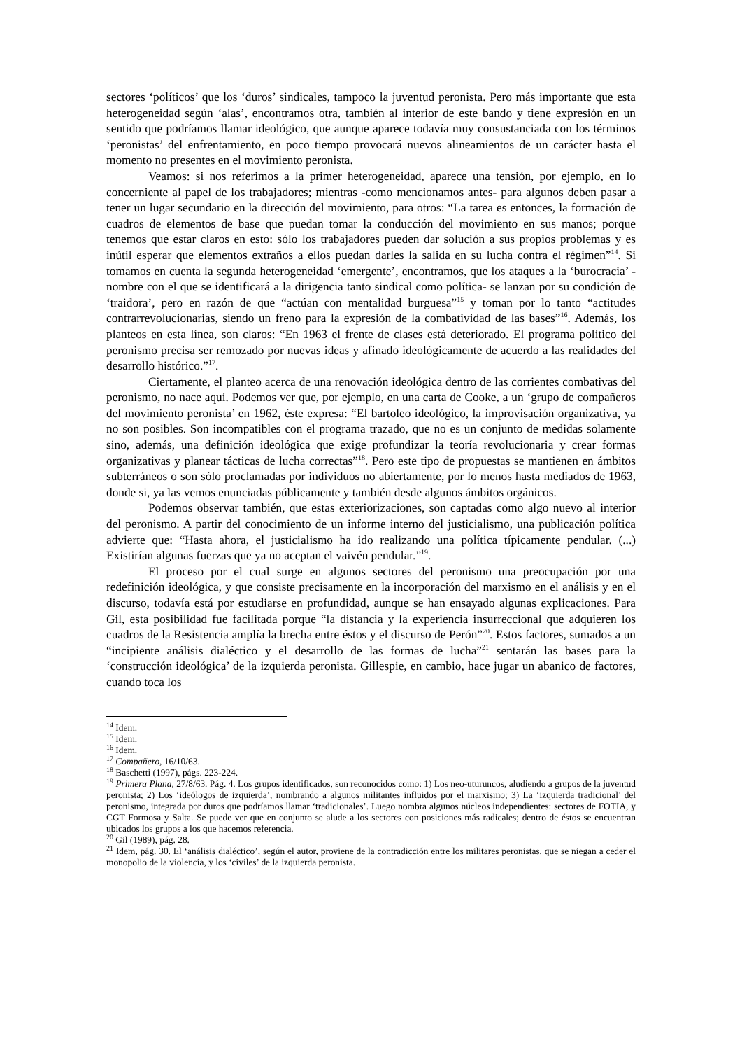sectores ‘políticos’ que los ‘duros’ sindicales, tampoco la juventud peronista. Pero más importante que esta heterogeneidad según ‘alas’, encontramos otra, también al interior de este bando y tiene expresión en un sentido que podríamos llamar ideológico, que aunque aparece todavía muy consustanciada con los términos ‘peronistas’ del enfrentamiento, en poco tiempo provocará nuevos alineamientos de un carácter hasta el momento no presentes en el movimiento peronista.
Veamos: si nos referimos a la primer heterogeneidad, aparece una tensión, por ejemplo, en lo concerniente al papel de los trabajadores; mientras -como mencionamos antes- para algunos deben pasar a tener un lugar secundario en la dirección del movimiento, para otros: “La tarea es entonces, la formación de cuadros de elementos de base que puedan tomar la conducción del movimiento en sus manos; porque tenemos que estar claros en esto: sólo los trabajadores pueden dar solución a sus propios problemas y es inútil esperar que elementos extraños a ellos puedan darles la salida en su lucha contra el régimen”<sup>14</sup>. Si tomamos en cuenta la segunda heterogeneidad ‘emergente’, encontramos, que los ataques a la ‘burocracia’ -nombre con el que se identificará a la dirigencia tanto sindical como política- se lanzan por su condición de ‘traidora’, pero en razón de que “actúan con mentalidad burguesa”<sup>15</sup> y toman por lo tanto “actitudes contrarrevolucionarias, siendo un freno para la expresión de la combatividad de las bases”<sup>16</sup>. Además, los planteos en esta línea, son claros: “En 1963 el frente de clases está deteriorado. El programa político del peronismo precisa ser remozado por nuevas ideas y afinado ideológicamente de acuerdo a las realidades del desarrollo histórico.”<sup>17</sup>.
Ciertamente, el planteo acerca de una renovación ideológica dentro de las corrientes combativas del peronismo, no nace aquí. Podemos ver que, por ejemplo, en una carta de Cooke, a un ‘grupo de compañeros del movimiento peronista’ en 1962, éste expresa: “El bartoleo ideológico, la improvisación organizativa, ya no son posibles. Son incompatibles con el programa trazado, que no es un conjunto de medidas solamente sino, además, una definición ideológica que exige profundizar la teoría revolucionaria y crear formas organizativas y planear tácticas de lucha correctas”<sup>18</sup>. Pero este tipo de propuestas se mantienen en ámbitos subterráneos o son sólo proclamadas por individuos no abiertamente, por lo menos hasta mediados de 1963, donde si, ya las vemos enunciadas públicamente y también desde algunos ámbitos orgánicos.
Podemos observar también, que estas exteriorizaciones, son captadas como algo nuevo al interior del peronismo. A partir del conocimiento de un informe interno del justicialismo, una publicación política advierte que: “Hasta ahora, el justicialismo ha ido realizando una política típicamente pendular. (...) Existirían algunas fuerzas que ya no aceptan el vaivén pendular.”<sup>19</sup>.
El proceso por el cual surge en algunos sectores del peronismo una preocupación por una redefinición ideológica, y que consiste precisamente en la incorporación del marxismo en el análisis y en el discurso, todavía está por estudiarse en profundidad, aunque se han ensayado algunas explicaciones. Para Gil, esta posibilidad fue facilitada porque “la distancia y la experiencia insurreccional que adquieren los cuadros de la Resistencia amplía la brecha entre éstos y el discurso de Perón”<sup>20</sup>. Estos factores, sumados a un “incipiente análisis dialéctico y el desarrollo de las formas de lucha”<sup>21</sup> sentarán las bases para la ‘construcción ideológica’ de la izquierda peronista. Gillespie, en cambio, hace jugar un abanico de factores, cuando toca los
<sup>14</sup> Idem.
<sup>15</sup> Idem.
<sup>16</sup> Idem.
<sup>17</sup> Compañero, 16/10/63.
<sup>18</sup> Baschetti (1997), págs. 223-224.
<sup>19</sup> Primera Plana, 27/8/63. Pág. 4. Los grupos identificados, son reconocidos como: 1) Los neo-uturuncos, aludiendo a grupos de la juventud peronista; 2) Los ‘ideólogos de izquierda’, nombrando a algunos militantes influidos por el marxismo; 3) La ‘izquierda tradicional’ del peronismo, integrada por duros que podríamos llamar ‘tradicionales’. Luego nombra algunos núcleos independientes: sectores de FOTIA, y CGT Formosa y Salta. Se puede ver que en conjunto se alude a los sectores con posiciones más radicales; dentro de éstos se encuentran ubicados los grupos a los que hacemos referencia.
<sup>20</sup> Gil (1989), pág. 28.
<sup>21</sup> Idem, pág. 30. El ‘análisis dialéctico’, según el autor, proviene de la contradicción entre los militares peronistas, que se niegan a ceder el monopolio de la violencia, y los ‘civiles’ de la izquierda peronista.